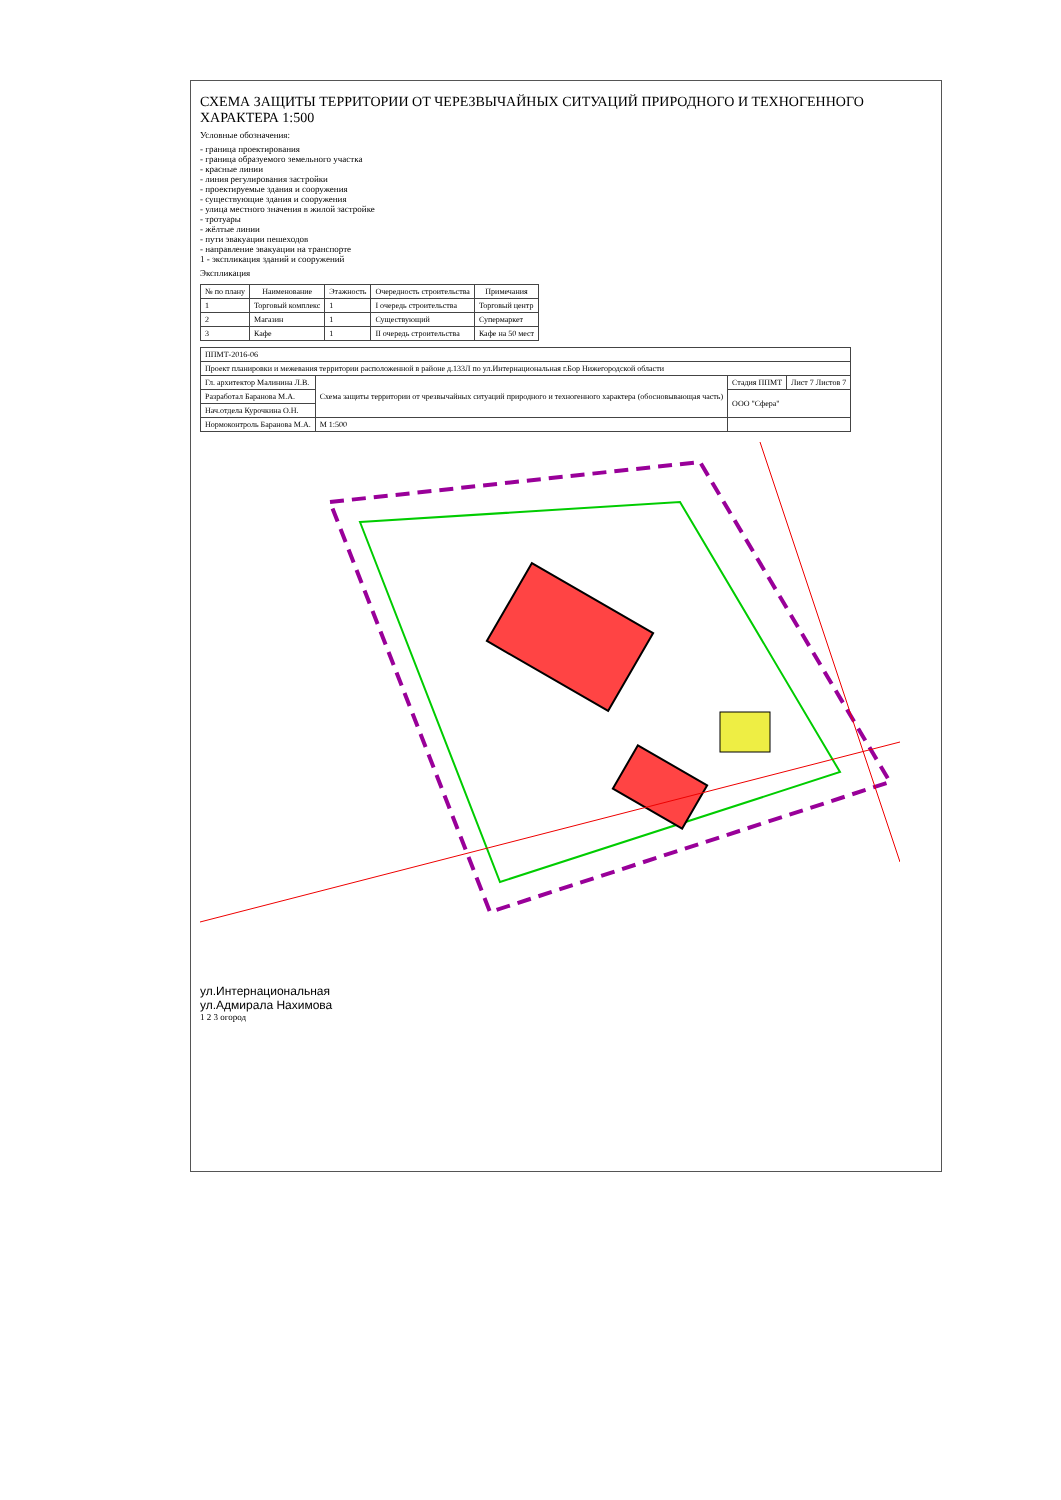СХЕМА ЗАЩИТЫ ТЕРРИТОРИИ ОТ ЧЕРЕЗВЫЧАЙНЫХ СИТУАЦИЙ ПРИРОДНОГО И ТЕХНОГЕННОГО ХАРАКТЕРА 1:500
Условные обозначения:
- граница проектирования
- граница образуемого земельного участка
- красные линии
- линия регулирования застройки
- проектируемые здания и сооружения
- существующие здания и сооружения
- улица местного значения в жилой застройке
- тротуары
- жёлтые линии
- пути эвакуации пешеходов
- направление эвакуации на транспорте
1 - экспликация зданий и сооружений
Экспликация
| № по плану | Наименование | Этажность | Очередность строительства | Примечания |
| --- | --- | --- | --- | --- |
| 1 | Торговый комплекс | 1 | I очередь строительства | Торговый центр |
| 2 | Магазин | 1 | Существующий | Супермаркет |
| 3 | Кафе | 1 | II очередь строительства | Кафе на 50 мест |
| ППМТ-2016-06 | | | |
| Проект планировки и межевания территории расположенной в районе д.133Л по ул.Интернациональная г.Бор Нижегородской области | | | |
| Гл. архитектор Малинина Л.В. | Схема защиты территории от чрезвычайных ситуаций природного и техногенного характера (обосновывающая часть) | Стадия ППМТ | Лист 7 Листов 7 |
| Разработал Баранова М.А. | | ООО "Сфера" | |
| Нач.отдела Курочкина О.Н. | | | |
| Нормоконтроль Баранова М.А. | М 1:500 | | |
ул.Интернациональная
ул.Адмирала Нахимова
1 2 3 огород